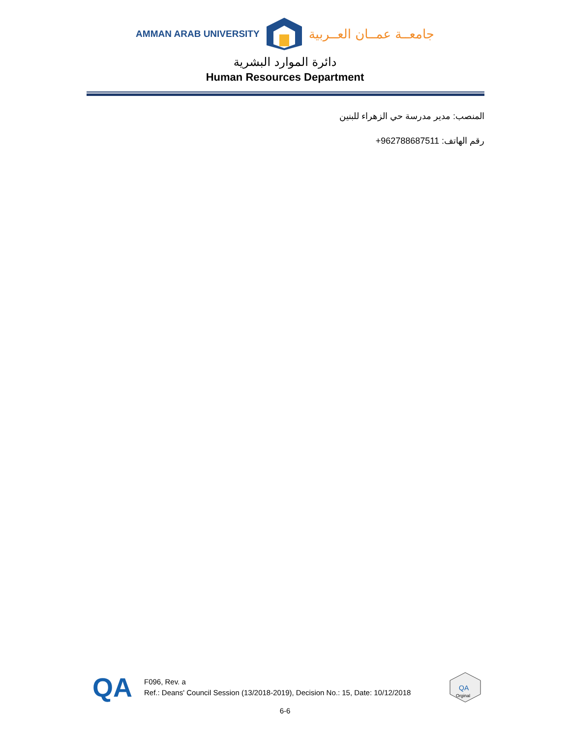AMMAN ARAB UNIVERSITY جامعــة عمــان العــربية
دائرة الموارد البشرية
Human Resources Department
المنصب: مدير مدرسة حي الزهراء للبنين
رقم الهاتف: +962788687511
QA
F096, Rev. a
Ref.: Deans' Council Session (13/2018-2019), Decision No.: 15, Date: 10/12/2018
QA
Orginal
6-6